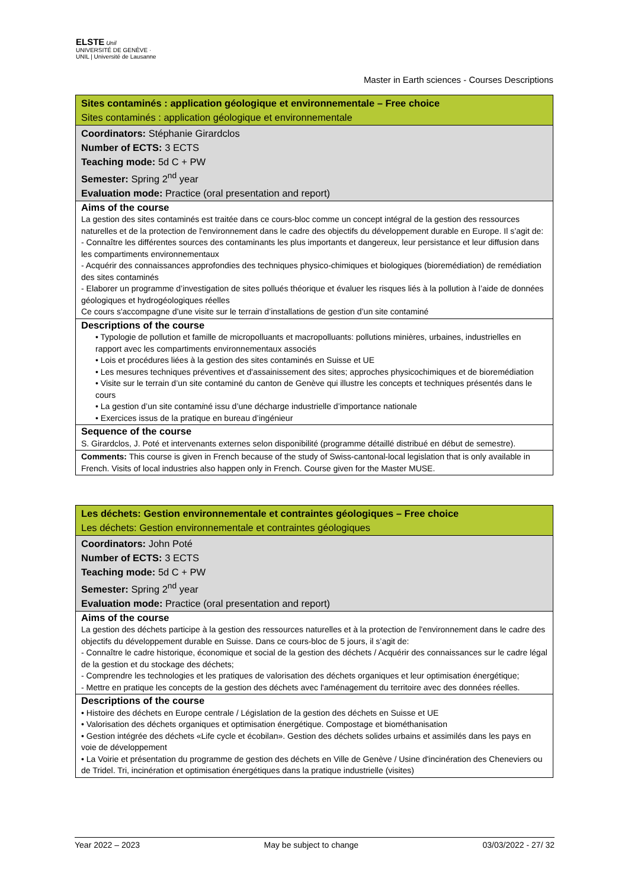ELSTE Unil
UNIVERSITÉ DE GENÈVE · UNIL | Université de Lausanne
Master in Earth sciences - Courses Descriptions
| Sites contaminés : application géologique et environnementale – Free choice Sites contaminés : application géologique et environnementale |
| Coordinators: Stéphanie Girardclos Number of ECTS: 3 ECTS Teaching mode: 5d C + PW Semester: Spring 2<sup>nd</sup> year Evaluation mode: Practice (oral presentation and report) |
| Aims of the course La gestion des sites contaminés est traitée dans ce cours-bloc comme un concept intégral de la gestion des ressources naturelles et de la protection de l'environnement dans le cadre des objectifs du développement durable en Europe. Il s’agit de: - Connaître les différentes sources des contaminants les plus importants et dangereux, leur persistance et leur diffusion dans les compartiments environnementaux - Acquérir des connaissances approfondies des techniques physico-chimiques et biologiques (bioremédiation) de remédiation des sites contaminés - Elaborer un programme d’investigation de sites pollués théorique et évaluer les risques liés à la pollution à l’aide de données géologiques et hydrogéologiques réelles Ce cours s'accompagne d’une visite sur le terrain d’installations de gestion d’un site contaminé |
| Descriptions of the course • Typologie de pollution et famille de micropolluants et macropolluants: pollutions minières, urbaines, industrielles en rapport avec les compartiments environnementaux associés • Lois et procédures liées à la gestion des sites contaminés en Suisse et UE • Les mesures techniques préventives et d'assainissement des sites; approches physicochimiques et de bioremédiation • Visite sur le terrain d’un site contaminé du canton de Genève qui illustre les concepts et techniques présentés dans le cours • La gestion d’un site contam i né issu d’une décharge industrielle d’importance nationale • Exercices issus de la pratique en bureau d’ingénieur |
| Sequence of the course S. Girardclos, J. Poté et intervenants externes selon disponibilité (programme détaillé distribué en début de semestre). |
| Comments: This course is given in French because of the study of Swiss-cantonal-local legislation that is only available in French. Visits of local industries also happen only in French. Course given for the Master MUSE. |
| Les déchets: Gestion environnementale et contraintes géologiques – Free choice Les déchets: Gestion environnementale et contraintes géologiques |
| Coordinators: John Poté Number of ECTS: 3 ECTS Teaching mode: 5d C + PW Semester: Spring 2<sup>nd</sup> year Evaluation mode: Practice (oral presentation and report) |
| Aims of the course La gestion des déchets participe à la gestion des ressources naturelles et à la protection de l'environnement dans le cadre des objectifs du développement durable en Suisse. Dans ce cours-bloc de 5 jours, il s’agit de: - Connaître le cadre historique, économique et social de la gestion des déchets / Acquérir des connaissances sur le cadre légal de la gestion et du stockage des déchets; - Comprendre les technologies et les pratiques de valorisation des déchets organiques et leur optimisation énergétique; - Mettre en pratique les concepts de la gestion des déchets avec l'aménagement du territoire avec des données réelles. |
| Descriptions of the course • Histoire des déchets en Europe centrale / Législation de la gestion des déchets en Suisse et UE • Valorisation des déchets organiques et optimisation énergétique. Compostage et biométhanisation • Gestion intégrée des déchets «Life cycle et écobilan». Gestion des déchets solides urbains et assimilés dans les pays en voie de développement • La Voirie et présentation du programme de gestion des déchets en Ville de Genève / Usine d'incinération des Cheneviers ou de Tridel. Tri, incinération et optimisation énergétiques dans la pratique industrielle (visites) |
Year 2022 – 2023 May be subject to change 03/03/2022 - 27/ 32